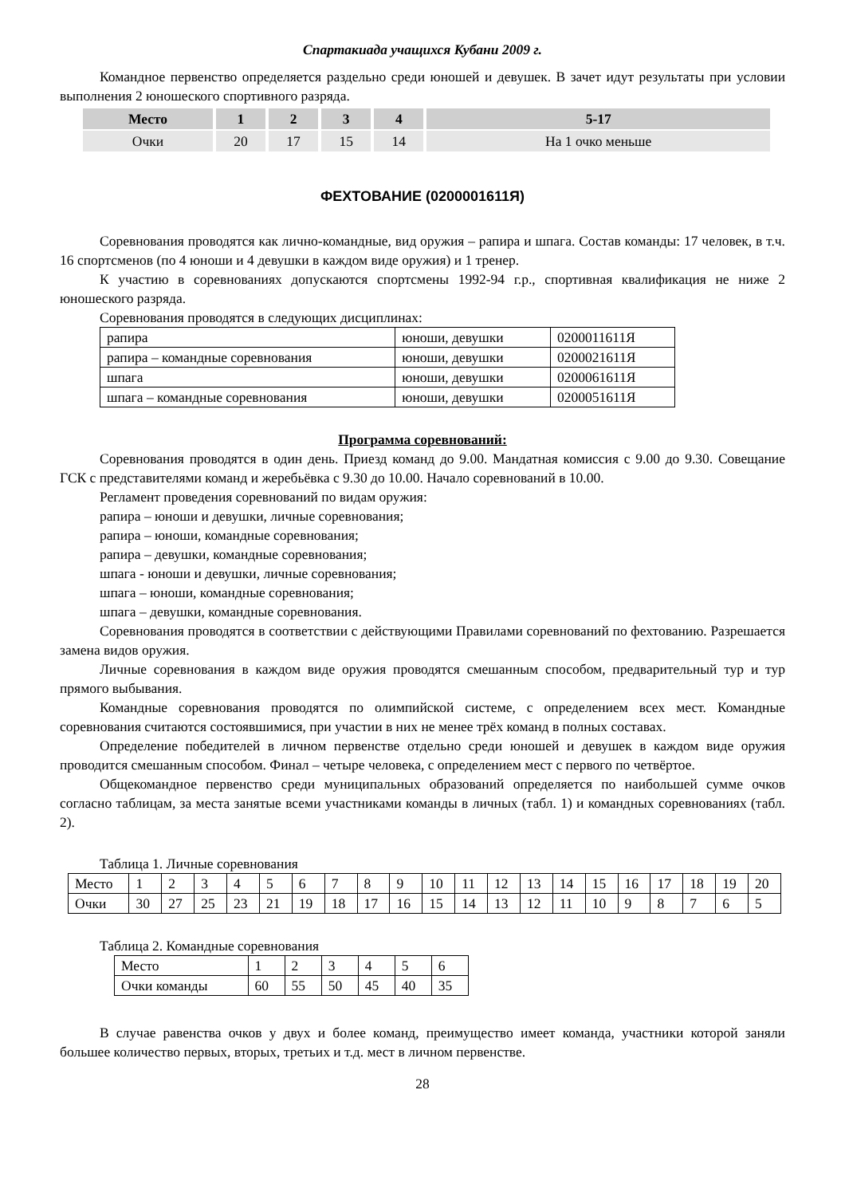Спартакиада учащихся Кубани 2009 г.
Командное первенство определяется раздельно среди юношей и девушек. В зачет идут результаты при условии выполнения 2 юношеского спортивного разряда.
| Место | 1 | 2 | 3 | 4 | 5-17 |
| Очки | 20 | 17 | 15 | 14 | На 1 очко меньше |
ФЕХТОВАНИЕ (0200001611Я)
Соревнования проводятся как лично-командные, вид оружия – рапира и шпага. Состав команды: 17 человек, в т.ч. 16 спортсменов (по 4 юноши и 4 девушки в каждом виде оружия) и 1 тренер.
К участию в соревнованиях допускаются спортсмены 1992-94 г.р., спортивная квалификация не ниже 2 юношеского разряда.
Соревнования проводятся в следующих дисциплинах:
| рапира | юноши, девушки | 0200011611Я |
| рапира – командные соревнования | юноши, девушки | 0200021611Я |
| шпага | юноши, девушки | 0200061611Я |
| шпага – командные соревнования | юноши, девушки | 0200051611Я |
Программа соревнований:
Соревнования проводятся в один день. Приезд команд до 9.00. Мандатная комиссия с 9.00 до 9.30. Совещание ГСК с представителями команд и жеребьёвка с 9.30 до 10.00. Начало соревнований в 10.00.
Регламент проведения соревнований по видам оружия:
рапира – юноши и девушки, личные соревнования;
рапира – юноши, командные соревнования;
рапира – девушки, командные соревнования;
шпага - юноши и девушки, личные соревнования;
шпага – юноши, командные соревнования;
шпага – девушки, командные соревнования.
Соревнования проводятся в соответствии с действующими Правилами соревнований по фехтованию. Разрешается замена видов оружия.
Личные соревнования в каждом виде оружия проводятся смешанным способом, предварительный тур и тур прямого выбывания.
Командные соревнования проводятся по олимпийской системе, с определением всех мест. Командные соревнования считаются состоявшимися, при участии в них не менее трёх команд в полных составах.
Определение победителей в личном первенстве отдельно среди юношей и девушек в каждом виде оружия проводится смешанным способом. Финал – четыре человека, с определением мест с первого по четвёртое.
Общекомандное первенство среди муниципальных образований определяется по наибольшей сумме очков согласно таблицам, за места занятые всеми участниками команды в личных (табл. 1) и командных соревнованиях (табл. 2).
Таблица 1. Личные соревнования
| Место | 1 | 2 | 3 | 4 | 5 | 6 | 7 | 8 | 9 | 10 | 11 | 12 | 13 | 14 | 15 | 16 | 17 | 18 | 19 | 20 |
| Очки | 30 | 27 | 25 | 23 | 21 | 19 | 18 | 17 | 16 | 15 | 14 | 13 | 12 | 11 | 10 | 9 | 8 | 7 | 6 | 5 |
Таблица 2. Командные соревнования
| Место | 1 | 2 | 3 | 4 | 5 | 6 |
| Очки команды | 60 | 55 | 50 | 45 | 40 | 35 |
В случае равенства очков у двух и более команд, преимущество имеет команда, участники которой заняли большее количество первых, вторых, третьих и т.д. мест в личном первенстве.
28